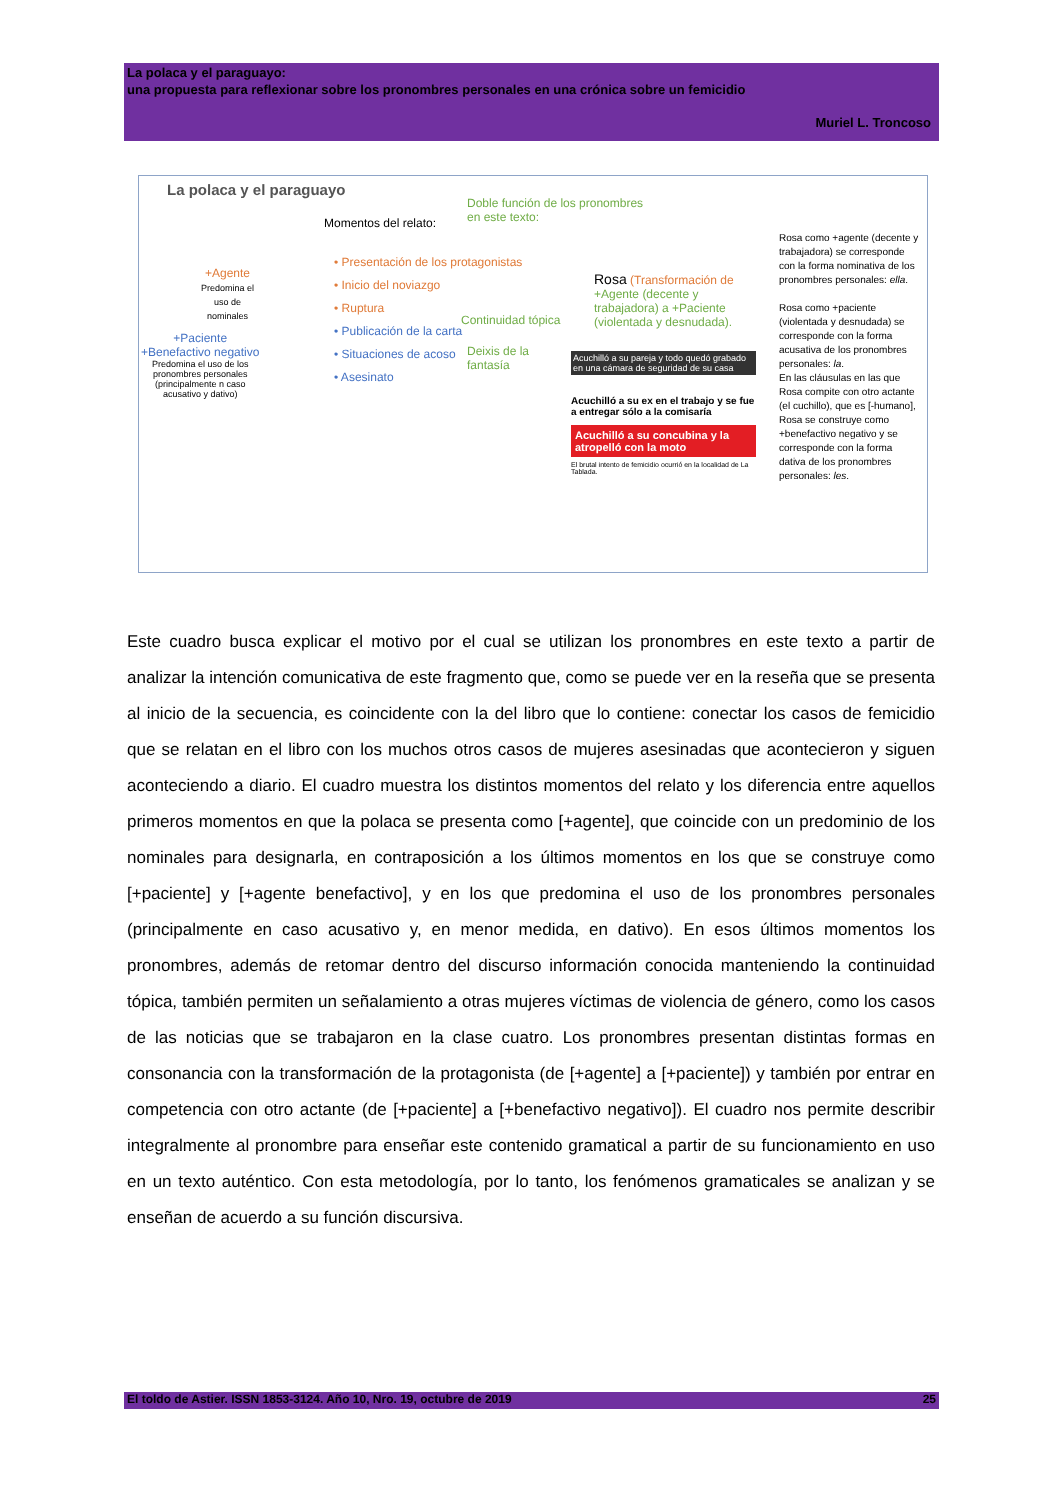La polaca y el paraguayo:
una propuesta para reflexionar sobre los pronombres personales en una crónica sobre un femicidio
Muriel L. Troncoso
La polaca y el paraguayo
Momentos del relato:
Doble función de los pronombres
en este texto:
+Agente
Predomina el
uso de
nominales
+Paciente
+Benefactivo negativo
Predomina el uso de los
pronombres personales
(principalmente n caso
acusativo y dativo)
• Presentación de los protagonistas
• Inicio del noviazgo
• Ruptura
• Publicación de la carta
• Situaciones de acoso
• Asesinato
Continuidad tópica
Deixis de la
fantasía
Rosa (Transformación de
+Agente (decente y
trabajadora) a +Paciente
(violentada y desnudada).
Acuchilló a su pareja y todo quedó grabado en una cámara de seguridad de su casa
Acuchilló a su ex en el trabajo y se fue a entregar sólo a la comisaría
Acuchilló a su concubina y la atropelló con la moto
El brutal intento de femicidio ocurrió en la localidad de La Tablada.
Rosa como +agente (decente y trabajadora) se corresponde con la forma nominativa de los pronombres personales: ella.
Rosa como +paciente (violentada y desnudada) se corresponde con la forma acusativa de los pronombres personales: la.
En las cláusulas en las que Rosa compite con otro actante (el cuchillo), que es [-humano], Rosa se construye como +benefactivo negativo y se corresponde con la forma dativa de los pronombres personales: les.
Este cuadro busca explicar el motivo por el cual se utilizan los pronombres en este texto a partir de analizar la intención comunicativa de este fragmento que, como se puede ver en la reseña que se presenta al inicio de la secuencia, es coincidente con la del libro que lo contiene: conectar los casos de femicidio que se relatan en el libro con los muchos otros casos de mujeres asesinadas que acontecieron y siguen aconteciendo a diario. El cuadro muestra los distintos momentos del relato y los diferencia entre aquellos primeros momentos en que la polaca se presenta como [+agente], que coincide con un predominio de los nominales para designarla, en contraposición a los últimos momentos en los que se construye como [+paciente] y [+agente benefactivo], y en los que predomina el uso de los pronombres personales (principalmente en caso acusativo y, en menor medida, en dativo). En esos últimos momentos los pronombres, además de retomar dentro del discurso información conocida manteniendo la continuidad tópica, también permiten un señalamiento a otras mujeres víctimas de violencia de género, como los casos de las noticias que se trabajaron en la clase cuatro. Los pronombres presentan distintas formas en consonancia con la transformación de la protagonista (de [+agente] a [+paciente]) y también por entrar en competencia con otro actante (de [+paciente] a [+benefactivo negativo]). El cuadro nos permite describir integralmente al pronombre para enseñar este contenido gramatical a partir de su funcionamiento en uso en un texto auténtico. Con esta metodología, por lo tanto, los fenómenos gramaticales se analizan y se enseñan de acuerdo a su función discursiva.
El toldo de Astier. ISSN 1853-3124. Año 10, Nro. 19, octubre de 2019 25